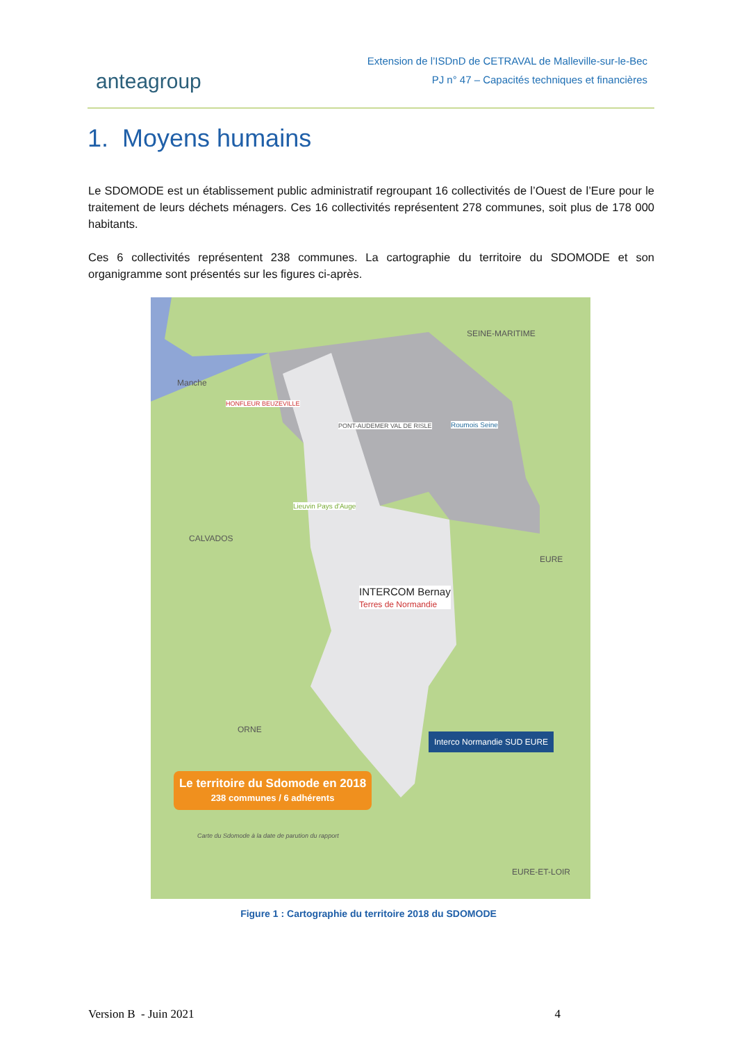anteagroup
Extension de l’ISDnD de CETRAVAL de Malleville-sur-le-Bec
PJ n° 47 – Capacités techniques et financières
1. Moyens humains
Le SDOMODE est un établissement public administratif regroupant 16 collectivités de l’Ouest de l’Eure pour le traitement de leurs déchets ménagers. Ces 16 collectivités représentent 278 communes, soit plus de 178 000 habitants.
Ces 6 collectivités représentent 238 communes. La cartographie du territoire du SDOMODE et son organigramme sont présentés sur les figures ci-après.
Manche
SEINE-MARITIME
HONFLEUR BEUZEVILLE
PONT-AUDEMER VAL DE RISLE Roumois Seine
Lieuvin Pays d'Auge
CALVADOS
EURE
INTERCOM Bernay
Terres de Normandie
ORNE
Interco Normandie SUD EURE
Le territoire du Sdomode en 2018
238 communes / 6 adhérents
Carte du Sdomode à la date de parution du rapport
EURE-ET-LOIR
Figure 1 : Cartographie du territoire 2018 du SDOMODE
Version B - Juin 2021 4